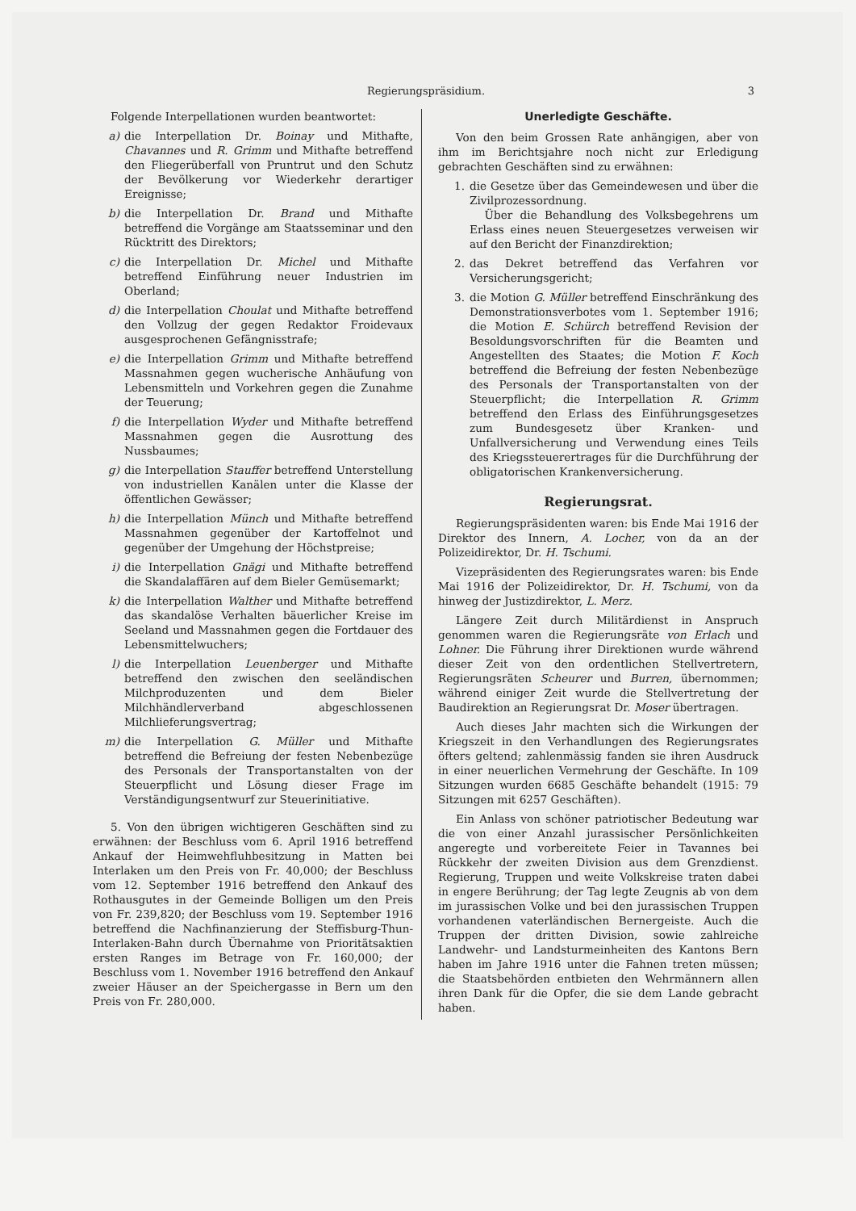Regierungspräsidium. 3
Folgende Interpellationen wurden beantwortet:
a) die Interpellation Dr. Boinay und Mithafte, Chavannes und R. Grimm und Mithafte betreffend den Fliegerüberfall von Pruntrut und den Schutz der Bevölkerung vor Wiederkehr derartiger Ereignisse;
b) die Interpellation Dr. Brand und Mithafte betreffend die Vorgänge am Staatsseminar und den Rücktritt des Direktors;
c) die Interpellation Dr. Michel und Mithafte betreffend Einführung neuer Industrien im Oberland;
d) die Interpellation Choulat und Mithafte betreffend den Vollzug der gegen Redaktor Froidevaux ausgesprochenen Gefängnisstrafe;
e) die Interpellation Grimm und Mithafte betreffend Massnahmen gegen wucherische Anhäufung von Lebensmitteln und Vorkehren gegen die Zunahme der Teuerung;
f) die Interpellation Wyder und Mithafte betreffend Massnahmen gegen die Ausrottung des Nussbaumes;
g) die Interpellation Stauffer betreffend Unterstellung von industriellen Kanälen unter die Klasse der öffentlichen Gewässer;
h) die Interpellation Münch und Mithafte betreffend Massnahmen gegenüber der Kartoffelnot und gegenüber der Umgehung der Höchstpreise;
i) die Interpellation Gnägi und Mithafte betreffend die Skandalaffären auf dem Bieler Gemüsemarkt;
k) die Interpellation Walther und Mithafte betreffend das skandalöse Verhalten bäuerlicher Kreise im Seeland und Massnahmen gegen die Fortdauer des Lebensmittelwuchers;
l) die Interpellation Leuenberger und Mithafte betreffend den zwischen den seeländischen Milchproduzenten und dem Bieler Milchhändlerverband abgeschlossenen Milchlieferungsvertrag;
m) die Interpellation G. Müller und Mithafte betreffend die Befreiung der festen Nebenbezüge des Personals der Transportanstalten von der Steuerpflicht und Lösung dieser Frage im Verständigungsentwurf zur Steuerinitiative.
5. Von den übrigen wichtigeren Geschäften sind zu erwähnen: der Beschluss vom 6. April 1916 betreffend Ankauf der Heimwehfluhbesitzung in Matten bei Interlaken um den Preis von Fr. 40,000; der Beschluss vom 12. September 1916 betreffend den Ankauf des Rothausgutes in der Gemeinde Bolligen um den Preis von Fr. 239,820; der Beschluss vom 19. September 1916 betreffend die Nachfinanzierung der Steffisburg-Thun-Interlaken-Bahn durch Übernahme von Prioritätsaktien ersten Ranges im Betrage von Fr. 160,000; der Beschluss vom 1. November 1916 betreffend den Ankauf zweier Häuser an der Speichergasse in Bern um den Preis von Fr. 280,000.
Unerledigte Geschäfte.
Von den beim Grossen Rate anhängigen, aber von ihm im Berichtsjahre noch nicht zur Erledigung gebrachten Geschäften sind zu erwähnen:
1. die Gesetze über das Gemeindewesen und über die Zivilprozessordnung.
Über die Behandlung des Volksbegehrens um Erlass eines neuen Steuergesetzes verweisen wir auf den Bericht der Finanzdirektion;
2. das Dekret betreffend das Verfahren vor Versicherungsgericht;
3. die Motion G. Müller betreffend Einschränkung des Demonstrationsverbotes vom 1. September 1916; die Motion E. Schürch betreffend Revision der Besoldungsvorschriften für die Beamten und Angestellten des Staates; die Motion F. Koch betreffend die Befreiung der festen Nebenbezüge des Personals der Transportanstalten von der Steuerpflicht; die Interpellation R. Grimm betreffend den Erlass des Einführungsgesetzes zum Bundesgesetz über Kranken- und Unfallversicherung und Verwendung eines Teils des Kriegssteuerertrages für die Durchführung der obligatorischen Krankenversicherung.
Regierungsrat.
Regierungspräsidenten waren: bis Ende Mai 1916 der Direktor des Innern, A. Locher, von da an der Polizeidirektor, Dr. H. Tschumi.
Vizepräsidenten des Regierungsrates waren: bis Ende Mai 1916 der Polizeidirektor, Dr. H. Tschumi, von da hinweg der Justizdirektor, L. Merz.
Längere Zeit durch Militärdienst in Anspruch genommen waren die Regierungsräte von Erlach und Lohner. Die Führung ihrer Direktionen wurde während dieser Zeit von den ordentlichen Stellvertretern, Regierungsräten Scheurer und Burren, übernommen; während einiger Zeit wurde die Stellvertretung der Baudirektion an Regierungsrat Dr. Moser übertragen.
Auch dieses Jahr machten sich die Wirkungen der Kriegszeit in den Verhandlungen des Regierungsrates öfters geltend; zahlenmässig fanden sie ihren Ausdruck in einer neuerlichen Vermehrung der Geschäfte. In 109 Sitzungen wurden 6685 Geschäfte behandelt (1915: 79 Sitzungen mit 6257 Geschäften).
Ein Anlass von schöner patriotischer Bedeutung war die von einer Anzahl jurassischer Persönlichkeiten angeregte und vorbereitete Feier in Tavannes bei Rückkehr der zweiten Division aus dem Grenzdienst. Regierung, Truppen und weite Volkskreise traten dabei in engere Berührung; der Tag legte Zeugnis ab von dem im jurassischen Volke und bei den jurassischen Truppen vorhandenen vaterländischen Bernergeiste. Auch die Truppen der dritten Division, sowie zahlreiche Landwehr- und Landsturmeinheiten des Kantons Bern haben im Jahre 1916 unter die Fahnen treten müssen; die Staatsbehörden entbieten den Wehrmännern allen ihren Dank für die Opfer, die sie dem Lande gebracht haben.